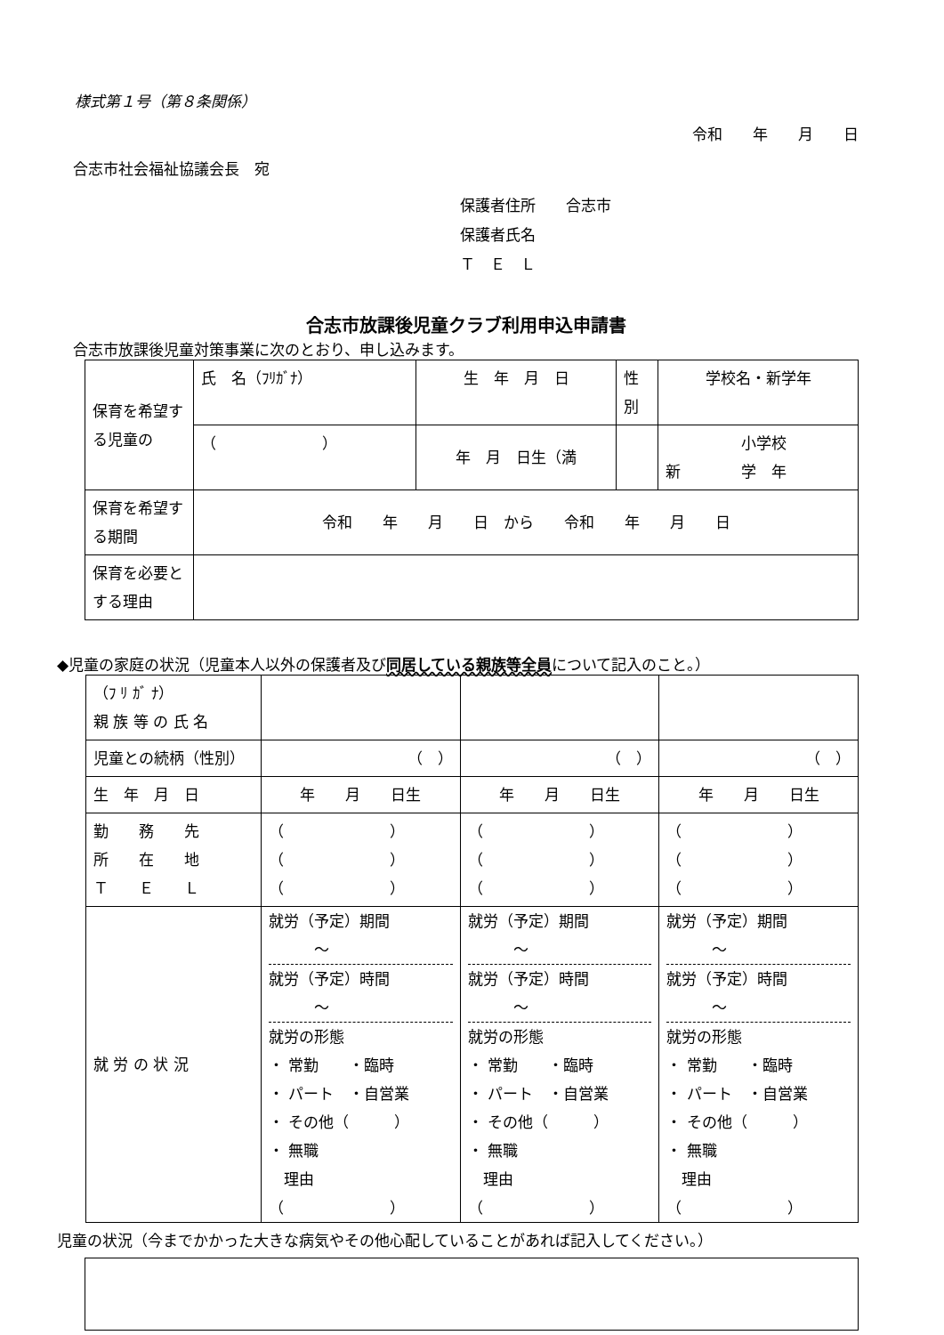様式第１号（第８条関係）
令和　　年　　月　　日
合志市社会福祉協議会長　宛
保護者住所　　合志市
保護者氏名
Ｔ　Ｅ　Ｌ
合志市放課後児童クラブ利用申込申請書
合志市放課後児童対策事業に次のとおり、申し込みます。
| 保育を希望する児童の | 氏 名（ﾌﾘｶﾞﾅ） | 生 年 月 日 | 性別 | 学校名・新学年 |
| | （ ） | 年 月 日生（満 | | 小学校 新 学 年 |
| 保育を希望する期間 | 令和 年 月 日 から 令和 年 月 日 | | | |
| 保育を必要とする理由 | | | | |
◆児童の家庭の状況（児童本人以外の保護者及び同居している親族等全員について記入のこと。）
| （ﾌ ﾘ ｶﾞ ﾅ） 親 族 等 の 氏 名 | | | |
| 児童との続柄（性別） | （ ） | （ ） | （ ） |
| 生 年 月 日 | 年 月 日生 | 年 月 日生 | 年 月 日生 |
| 勤 務 先 所 在 地 Ｔ Ｅ Ｌ | （ ） （ ） （ ） | （ ） （ ） （ ） | （ ） （ ） （ ） |
| 就 労 の 状 況 | 就労（予定）期間 〜 就労（予定）時間 〜 就労の形態 ・ 常勤 ・臨時 ・ パート ・自営業 ・ その他（ ） ・ 無職 理由 （ ） | 就労（予定）期間 〜 就労（予定）時間 〜 就労の形態 ・ 常勤 ・臨時 ・ パート ・自営業 ・ その他（ ） ・ 無職 理由 （ ） | 就労（予定）期間 〜 就労（予定）時間 〜 就労の形態 ・ 常勤 ・臨時 ・ パート ・自営業 ・ その他（ ） ・ 無職 理由 （ ） |
児童の状況（今までかかった大きな病気やその他心配していることがあれば記入してください。）